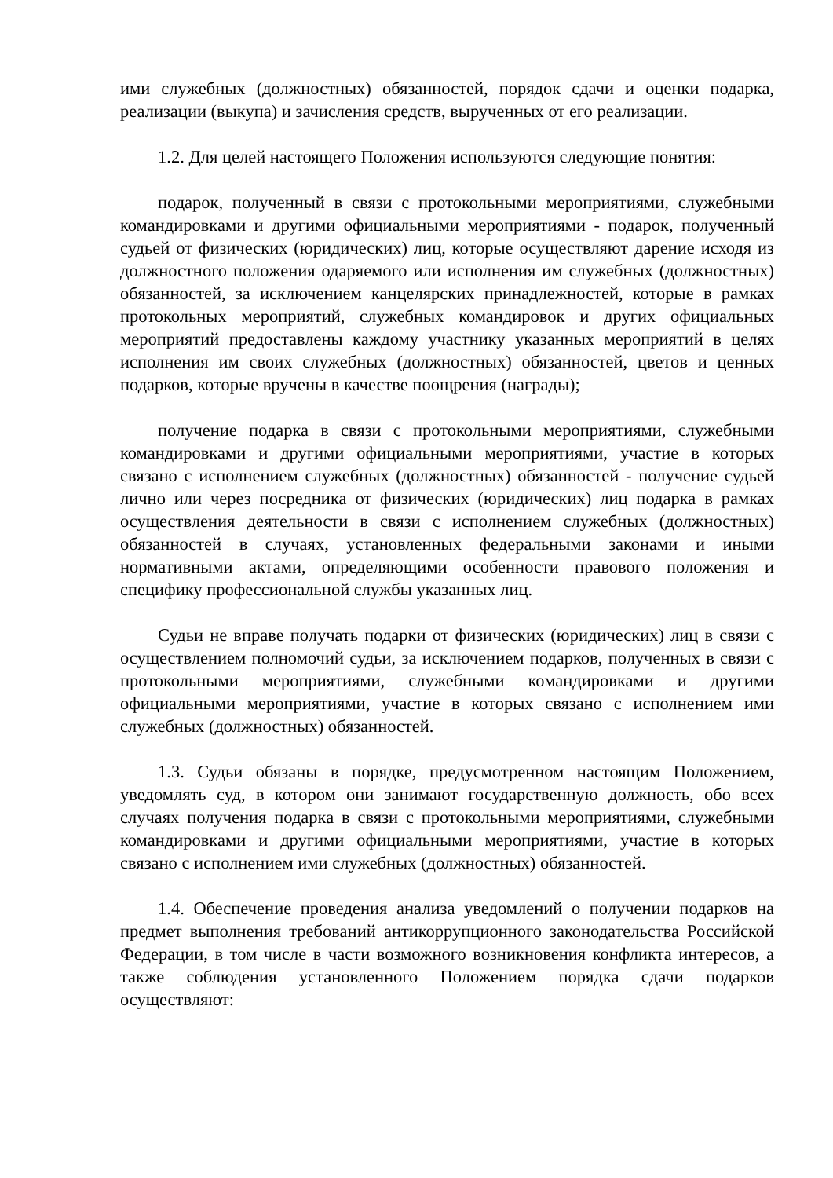ими служебных (должностных) обязанностей, порядок сдачи и оценки подарка, реализации (выкупа) и зачисления средств, вырученных от его реализации.
1.2. Для целей настоящего Положения используются следующие понятия:
подарок, полученный в связи с протокольными мероприятиями, служебными командировками и другими официальными мероприятиями - подарок, полученный судьей от физических (юридических) лиц, которые осуществляют дарение исходя из должностного положения одаряемого или исполнения им служебных (должностных) обязанностей, за исключением канцелярских принадлежностей, которые в рамках протокольных мероприятий, служебных командировок и других официальных мероприятий предоставлены каждому участнику указанных мероприятий в целях исполнения им своих служебных (должностных) обязанностей, цветов и ценных подарков, которые вручены в качестве поощрения (награды);
получение подарка в связи с протокольными мероприятиями, служебными командировками и другими официальными мероприятиями, участие в которых связано с исполнением служебных (должностных) обязанностей - получение судьей лично или через посредника от физических (юридических) лиц подарка в рамках осуществления деятельности в связи с исполнением служебных (должностных) обязанностей в случаях, установленных федеральными законами и иными нормативными актами, определяющими особенности правового положения и специфику профессиональной службы указанных лиц.
Судьи не вправе получать подарки от физических (юридических) лиц в связи с осуществлением полномочий судьи, за исключением подарков, полученных в связи с протокольными мероприятиями, служебными командировками и другими официальными мероприятиями, участие в которых связано с исполнением ими служебных (должностных) обязанностей.
1.3. Судьи обязаны в порядке, предусмотренном настоящим Положением, уведомлять суд, в котором они занимают государственную должность, обо всех случаях получения подарка в связи с протокольными мероприятиями, служебными командировками и другими официальными мероприятиями, участие в которых связано с исполнением ими служебных (должностных) обязанностей.
1.4. Обеспечение проведения анализа уведомлений о получении подарков на предмет выполнения требований антикоррупционного законодательства Российской Федерации, в том числе в части возможного возникновения конфликта интересов, а также соблюдения установленного Положением порядка сдачи подарков осуществляют: